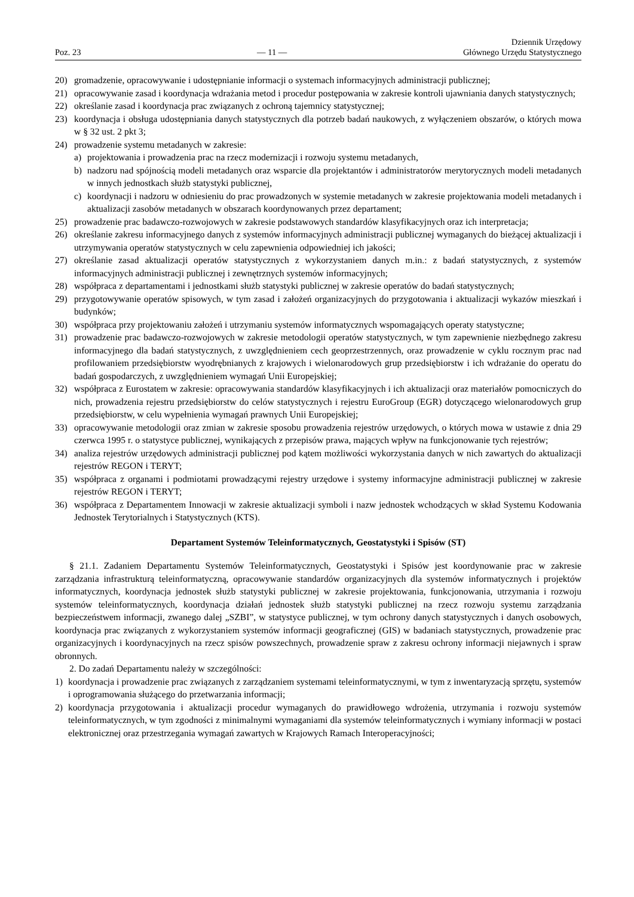Poz. 23 — 11 — Dziennik Urzędowy
Głównego Urzędu Statystycznego
20) gromadzenie, opracowywanie i udostępnianie informacji o systemach informacyjnych administracji publicznej;
21) opracowywanie zasad i koordynacja wdrażania metod i procedur postępowania w zakresie kontroli ujawniania danych statystycznych;
22) określanie zasad i koordynacja prac związanych z ochroną tajemnicy statystycznej;
23) koordynacja i obsługa udostępniania danych statystycznych dla potrzeb badań naukowych, z wyłączeniem obszarów, o których mowa w § 32 ust. 2 pkt 3;
24) prowadzenie systemu metadanych w zakresie:
a) projektowania i prowadzenia prac na rzecz modernizacji i rozwoju systemu metadanych,
b) nadzoru nad spójnością modeli metadanych oraz wsparcie dla projektantów i administratorów merytorycznych modeli metadanych w innych jednostkach służb statystyki publicznej,
c) koordynacji i nadzoru w odniesieniu do prac prowadzonych w systemie metadanych w zakresie projektowania modeli metadanych i aktualizacji zasobów metadanych w obszarach koordynowanych przez departament;
25) prowadzenie prac badawczo-rozwojowych w zakresie podstawowych standardów klasyfikacyjnych oraz ich interpretacja;
26) określanie zakresu informacyjnego danych z systemów informacyjnych administracji publicznej wymaganych do bieżącej aktualizacji i utrzymywania operatów statystycznych w celu zapewnienia odpowiedniej ich jakości;
27) określanie zasad aktualizacji operatów statystycznych z wykorzystaniem danych m.in.: z badań statystycznych, z systemów informacyjnych administracji publicznej i zewnętrznych systemów informacyjnych;
28) współpraca z departamentami i jednostkami służb statystyki publicznej w zakresie operatów do badań statystycznych;
29) przygotowywanie operatów spisowych, w tym zasad i założeń organizacyjnych do przygotowania i aktualizacji wykazów mieszkań i budynków;
30) współpraca przy projektowaniu założeń i utrzymaniu systemów informatycznych wspomagających operaty statystyczne;
31) prowadzenie prac badawczo-rozwojowych w zakresie metodologii operatów statystycznych, w tym zapewnienie niezbędnego zakresu informacyjnego dla badań statystycznych, z uwzględnieniem cech geoprzestrzennych, oraz prowadzenie w cyklu rocznym prac nad profilowaniem przedsiębiorstw wyodrębnianych z krajowych i wielonarodowych grup przedsiębiorstw i ich wdrażanie do operatu do badań gospodarczych, z uwzględnieniem wymagań Unii Europejskiej;
32) współpraca z Eurostatem w zakresie: opracowywania standardów klasyfikacyjnych i ich aktualizacji oraz materiałów pomocniczych do nich, prowadzenia rejestru przedsiębiorstw do celów statystycznych i rejestru EuroGroup (EGR) dotyczącego wielonarodowych grup przedsiębiorstw, w celu wypełnienia wymagań prawnych Unii Europejskiej;
33) opracowywanie metodologii oraz zmian w zakresie sposobu prowadzenia rejestrów urzędowych, o których mowa w ustawie z dnia 29 czerwca 1995 r. o statystyce publicznej, wynikających z przepisów prawa, mających wpływ na funkcjonowanie tych rejestrów;
34) analiza rejestrów urzędowych administracji publicznej pod kątem możliwości wykorzystania danych w nich zawartych do aktualizacji rejestrów REGON i TERYT;
35) współpraca z organami i podmiotami prowadzącymi rejestry urzędowe i systemy informacyjne administracji publicznej w zakresie rejestrów REGON i TERYT;
36) współpraca z Departamentem Innowacji w zakresie aktualizacji symboli i nazw jednostek wchodzących w skład Systemu Kodowania Jednostek Terytorialnych i Statystycznych (KTS).
Departament Systemów Teleinformatycznych, Geostatystyki i Spisów (ST)
§ 21.1. Zadaniem Departamentu Systemów Teleinformatycznych, Geostatystyki i Spisów jest koordynowanie prac w zakresie zarządzania infrastrukturą teleinformatyczną, opracowywanie standardów organizacyjnych dla systemów informatycznych i projektów informatycznych, koordynacja jednostek służb statystyki publicznej w zakresie projektowania, funkcjonowania, utrzymania i rozwoju systemów teleinformatycznych, koordynacja działań jednostek służb statystyki publicznej na rzecz rozwoju systemu zarządzania bezpieczeństwem informacji, zwanego dalej „SZBI”, w statystyce publicznej, w tym ochrony danych statystycznych i danych osobowych, koordynacja prac związanych z wykorzystaniem systemów informacji geograficznej (GIS) w badaniach statystycznych, prowadzenie prac organizacyjnych i koordynacyjnych na rzecz spisów powszechnych, prowadzenie spraw z zakresu ochrony informacji niejawnych i spraw obronnych.
2. Do zadań Departamentu należy w szczególności:
1) koordynacja i prowadzenie prac związanych z zarządzaniem systemami teleinformatycznymi, w tym z inwentaryzacją sprzętu, systemów i oprogramowania służącego do przetwarzania informacji;
2) koordynacja przygotowania i aktualizacji procedur wymaganych do prawidłowego wdrożenia, utrzymania i rozwoju systemów teleinformatycznych, w tym zgodności z minimalnymi wymaganiami dla systemów teleinformatycznych i wymiany informacji w postaci elektronicznej oraz przestrzegania wymagań zawartych w Krajowych Ramach Interoperacyjności;